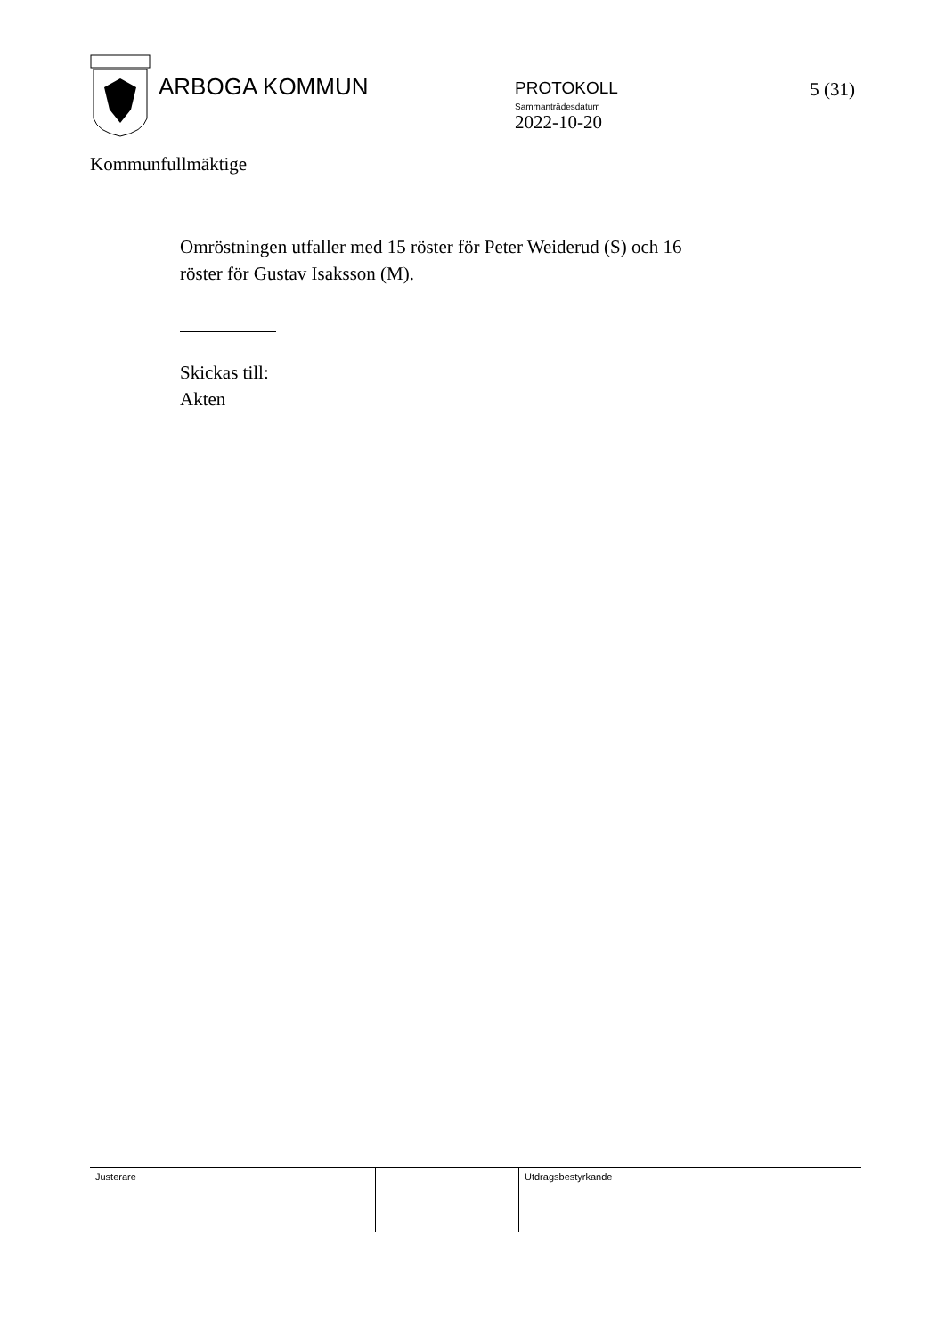ARBOGA KOMMUN
PROTOKOLL
Sammanträdesdatum
2022-10-20
5 (31)
Kommunfullmäktige
Omröstningen utfaller med 15 röster för Peter Weiderud (S) och 16
röster för Gustav Isaksson (M).
Skickas till:
Akten
Justerare Utdragsbestyrkande